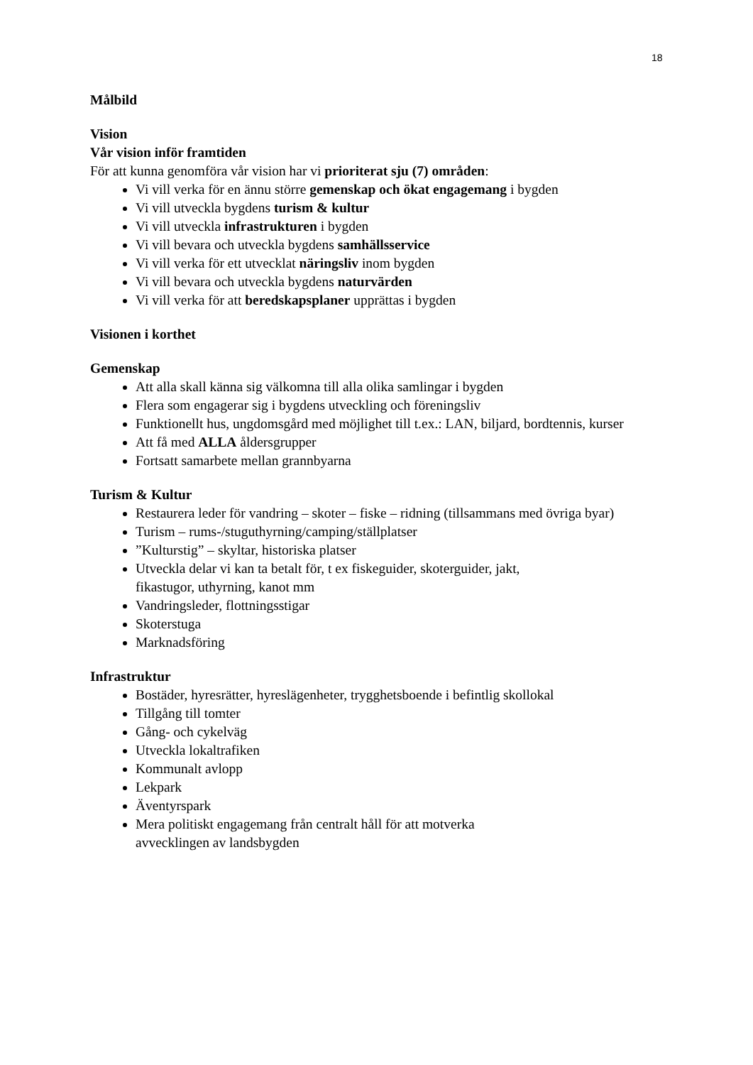18
Målbild
Vision
Vår vision inför framtiden
För att kunna genomföra vår vision har vi prioriterat sju (7) områden:
Vi vill verka för en ännu större gemenskap och ökat engagemang i bygden
Vi vill utveckla bygdens turism & kultur
Vi vill utveckla infrastrukturen i bygden
Vi vill bevara och utveckla bygdens samhällsservice
Vi vill verka för ett utvecklat näringsliv inom bygden
Vi vill bevara och utveckla bygdens naturvärden
Vi vill verka för att beredskapsplaner upprättas i bygden
Visionen i korthet
Gemenskap
Att alla skall känna sig välkomna till alla olika samlingar i bygden
Flera som engagerar sig i bygdens utveckling och föreningsliv
Funktionellt hus, ungdomsgård med möjlighet till t.ex.: LAN, biljard, bordtennis, kurser
Att få med ALLA åldersgrupper
Fortsatt samarbete mellan grannbyarna
Turism & Kultur
Restaurera leder för vandring – skoter – fiske – ridning (tillsammans med övriga byar)
Turism – rums-/stuguthyrning/camping/ställplatser
”Kulturstig” – skyltar, historiska platser
Utveckla delar vi kan ta betalt för, t ex fiskeguider, skoterguider, jakt,
fikastugor, uthyrning, kanot mm
Vandringsleder, flottningsstigar
Skoterstuga
Marknadsföring
Infrastruktur
Bostäder, hyresrätter, hyreslägenheter, trygghetsboende i befintlig skollokal
Tillgång till tomter
Gång- och cykelväg
Utveckla lokaltrafiken
Kommunalt avlopp
Lekpark
Äventyrspark
Mera politiskt engagemang från centralt håll för att motverka
avvecklingen av landsbygden